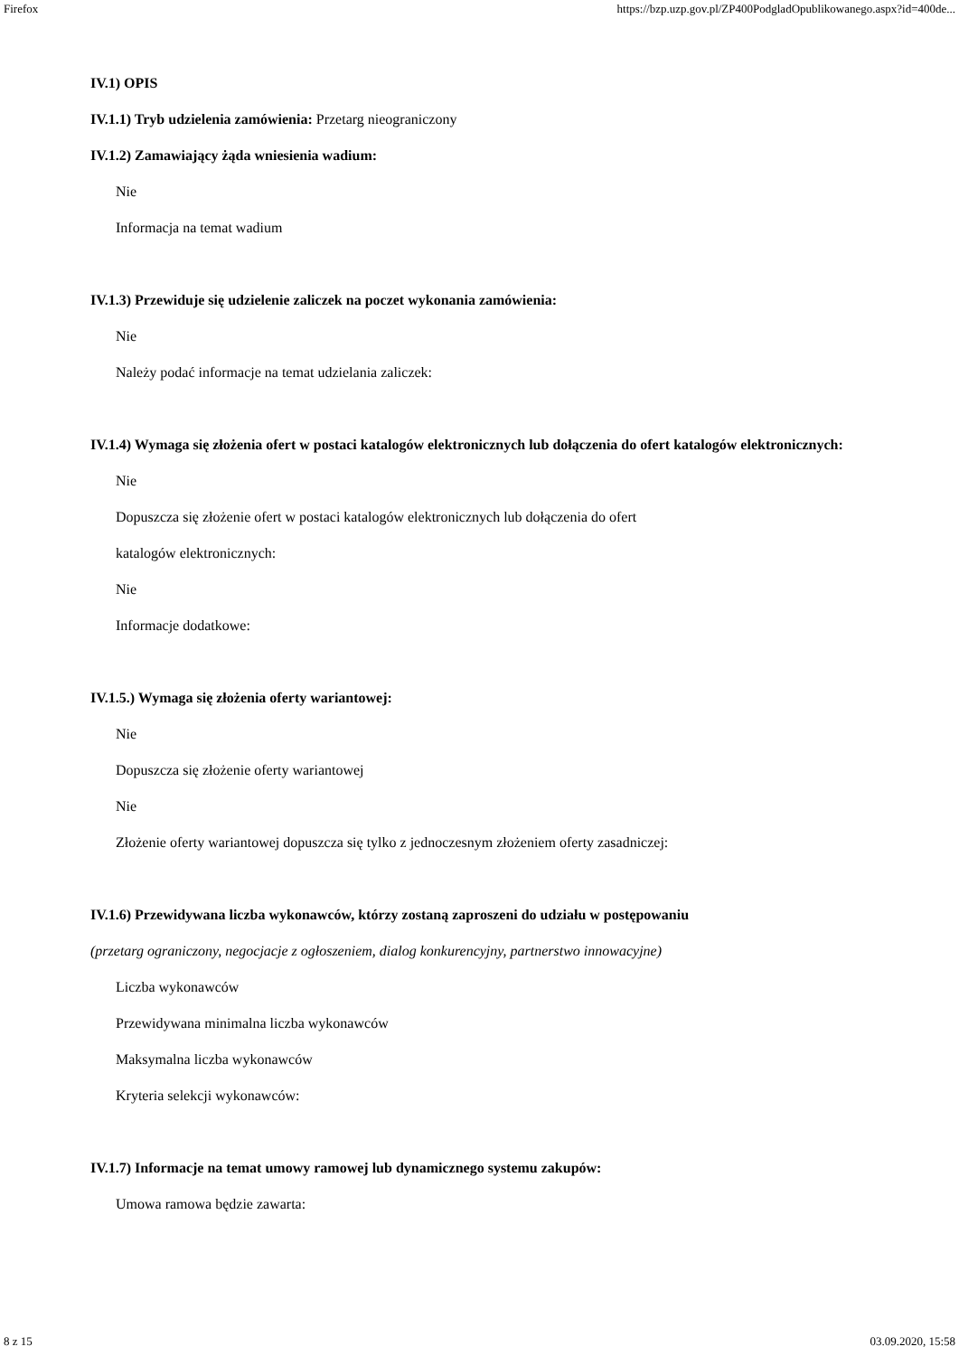Firefox https://bzp.uzp.gov.pl/ZP400PodgladOpublikowanego.aspx?id=400de...
IV.1) OPIS
IV.1.1) Tryb udzielenia zamówienia: Przetarg nieograniczony
IV.1.2) Zamawiający żąda wniesienia wadium:
Nie
Informacja na temat wadium
IV.1.3) Przewiduje się udzielenie zaliczek na poczet wykonania zamówienia:
Nie
Należy podać informacje na temat udzielania zaliczek:
IV.1.4) Wymaga się złożenia ofert w postaci katalogów elektronicznych lub dołączenia do ofert katalogów elektronicznych:
Nie
Dopuszcza się złożenie ofert w postaci katalogów elektronicznych lub dołączenia do ofert
katalogów elektronicznych:
Nie
Informacje dodatkowe:
IV.1.5.) Wymaga się złożenia oferty wariantowej:
Nie
Dopuszcza się złożenie oferty wariantowej
Nie
Złożenie oferty wariantowej dopuszcza się tylko z jednoczesnym złożeniem oferty zasadniczej:
IV.1.6) Przewidywana liczba wykonawców, którzy zostaną zaproszeni do udziału w postępowaniu
(przetarg ograniczony, negocjacje z ogłoszeniem, dialog konkurencyjny, partnerstwo innowacyjne)
Liczba wykonawców
Przewidywana minimalna liczba wykonawców
Maksymalna liczba wykonawców
Kryteria selekcji wykonawców:
IV.1.7) Informacje na temat umowy ramowej lub dynamicznego systemu zakupów:
Umowa ramowa będzie zawarta:
8 z 15 03.09.2020, 15:58